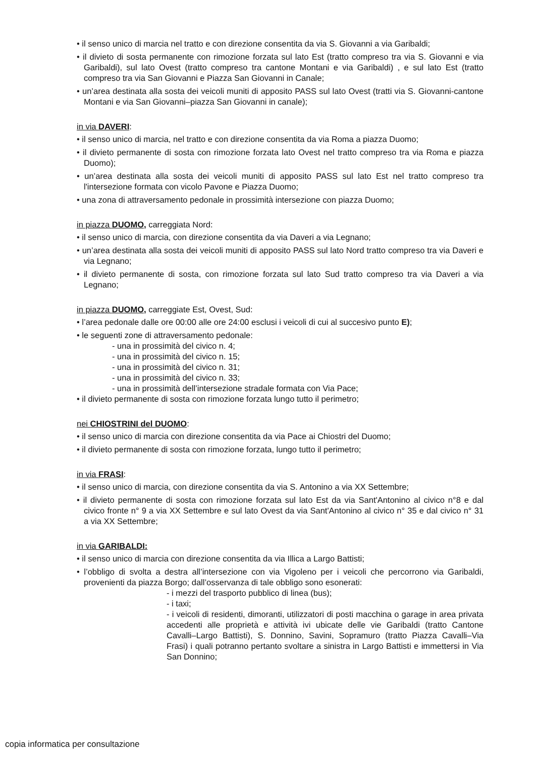• il senso unico di marcia nel tratto e con direzione consentita da via S. Giovanni a via Garibaldi;
• il divieto di sosta permanente con rimozione forzata sul lato Est (tratto compreso tra via S. Giovanni e via Garibaldi), sul lato Ovest (tratto compreso tra cantone Montani e via Garibaldi) , e sul lato Est (tratto compreso tra via San Giovanni e Piazza San Giovanni in Canale;
• un’area destinata alla sosta dei veicoli muniti di apposito PASS sul lato Ovest (tratti via S. Giovanni-cantone Montani e via San Giovanni–piazza San Giovanni in canale);
in via DAVERI:
• il senso unico di marcia, nel tratto e con direzione consentita da via Roma a piazza Duomo;
• il divieto permanente di sosta con rimozione forzata lato Ovest nel tratto compreso tra via Roma e piazza Duomo);
• un’area destinata alla sosta dei veicoli muniti di apposito PASS sul lato Est nel tratto compreso tra l'intersezione formata con vicolo Pavone e Piazza Duomo;
• una zona di attraversamento pedonale in prossimità intersezione con piazza Duomo;
in piazza DUOMO, carreggiata Nord:
• il senso unico di marcia, con direzione consentita da via Daveri a via Legnano;
• un’area destinata alla sosta dei veicoli muniti di apposito PASS sul lato Nord tratto compreso tra via Daveri e via Legnano;
• il divieto permanente di sosta, con rimozione forzata sul lato Sud tratto compreso tra via Daveri a via Legnano;
in piazza DUOMO, carreggiate Est, Ovest, Sud:
• l’area pedonale dalle ore 00:00 alle ore 24:00 esclusi i veicoli di cui al succesivo punto E);
• le seguenti zone di attraversamento pedonale:
- una in prossimità del civico n. 4;
- una in prossimità del civico n. 15;
- una in prossimità del civico n. 31;
- una in prossimità del civico n. 33;
- una in prossimità dell’intersezione stradale formata con Via Pace;
• il divieto permanente di sosta con rimozione forzata lungo tutto il perimetro;
nei CHIOSTRINI del DUOMO:
• il senso unico di marcia con direzione consentita da via Pace ai Chiostri del Duomo;
• il divieto permanente di sosta con rimozione forzata, lungo tutto il perimetro;
in via FRASI:
• il senso unico di marcia, con direzione consentita da via S. Antonino a via XX Settembre;
• il divieto permanente di sosta con rimozione forzata sul lato Est da via Sant'Antonino al civico n°8 e dal civico fronte n° 9 a via XX Settembre e sul lato Ovest da via Sant'Antonino al civico n° 35 e dal civico n° 31 a via XX Settembre;
in via GARIBALDI:
• il senso unico di marcia con direzione consentita da via Illica a Largo Battisti;
• l’obbligo di svolta a destra all’intersezione con via Vigoleno per i veicoli che percorrono via Garibaldi, provenienti da piazza Borgo; dall’osservanza di tale obbligo sono esonerati:
- i mezzi del trasporto pubblico di linea (bus);
- i taxi;
- i veicoli di residenti, dimoranti, utilizzatori di posti macchina o garage in area privata accedenti alle proprietà e attività ivi ubicate delle vie Garibaldi (tratto Cantone Cavalli–Largo Battisti), S. Donnino, Savini, Sopramuro (tratto Piazza Cavalli–Via Frasi) i quali potranno pertanto svoltare a sinistra in Largo Battisti e immettersi in Via San Donnino;
copia informatica per consultazione